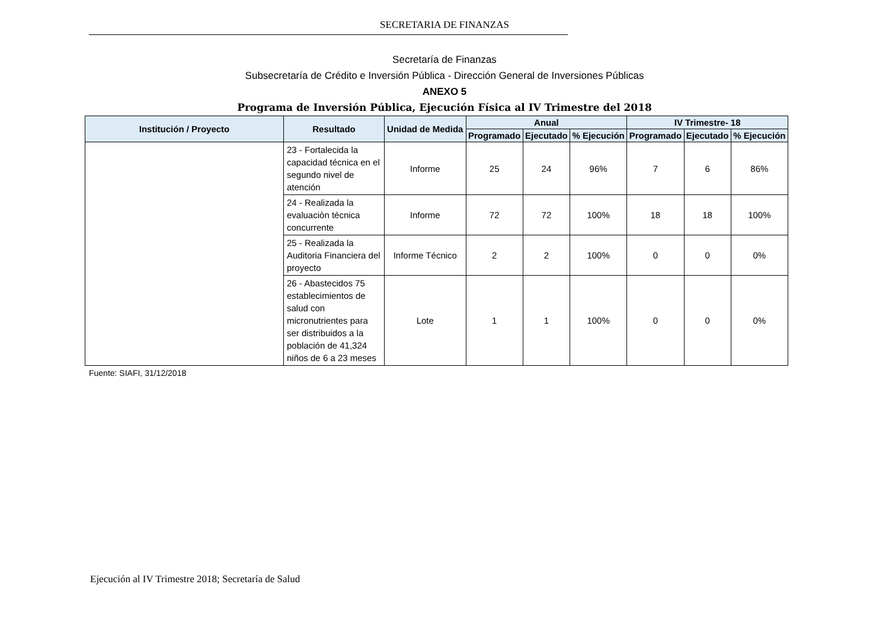SECRETARIA DE FINANZAS
Secretaría de Finanzas
Subsecretaría de Crédito e Inversión Pública - Dirección General de Inversiones Públicas
ANEXO 5
Programa de Inversión Pública, Ejecución Física al IV Trimestre del 2018
| Institución / Proyecto | Resultado | Unidad de Medida | Anual | | | IV Trimestre- 18 | | |
| --- | --- | --- | --- | --- | --- | --- | --- | --- |
| | | | Programado | Ejecutado | % Ejecución | Programado | Ejecutado | % Ejecución |
| | 23 - Fortalecida la capacidad técnica en el segundo nivel de atención | Informe | 25 | 24 | 96% | 7 | 6 | 86% |
| | 24 - Realizada la evaluaciòn técnica concurrente | Informe | 72 | 72 | 100% | 18 | 18 | 100% |
| | 25 - Realizada la Auditoria Financiera del proyecto | Informe Técnico | 2 | 2 | 100% | 0 | 0 | 0% |
| | 26 - Abastecidos 75 establecimientos de salud con micronutrientes para ser distribuidos a la población de 41,324 niños de 6 a 23 meses | Lote | 1 | 1 | 100% | 0 | 0 | 0% |
Fuente: SIAFI, 31/12/2018
Ejecución al IV Trimestre 2018; Secretaría de Salud